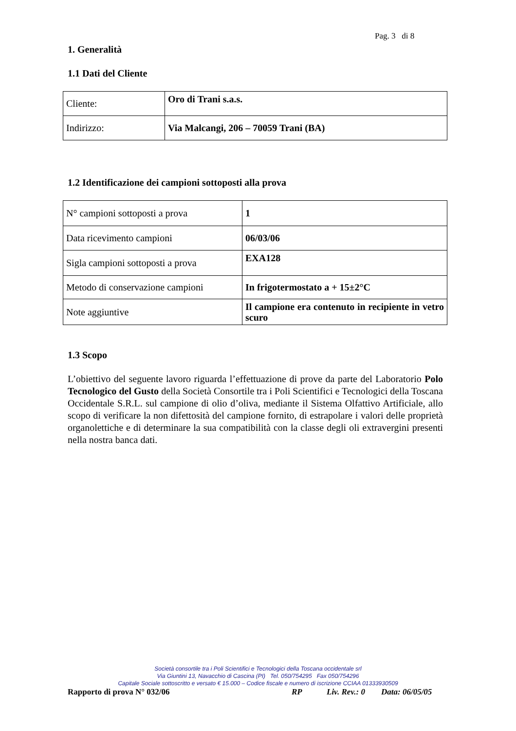Pag. 3 di 8
1. Generalità
1.1 Dati del Cliente
| Cliente: | Oro di Trani s.a.s. |
| Indirizzo: | Via Malcangi, 206 – 70059 Trani (BA) |
1.2 Identificazione dei campioni sottoposti alla prova
| N° campioni sottoposti a prova | 1 |
| Data ricevimento campioni | 06/03/06 |
| Sigla campioni sottoposti a prova | EXA128 |
| Metodo di conservazione campioni | In frigotermostato a + 15±2°C |
| Note aggiuntive | Il campione era contenuto in recipiente in vetro scuro |
1.3 Scopo
L’obiettivo del seguente lavoro riguarda l’effettuazione di prove da parte del Laboratorio Polo Tecnologico del Gusto della Società Consortile tra i Poli Scientifici e Tecnologici della Toscana Occidentale S.R.L. sul campione di olio d’oliva, mediante il Sistema Olfattivo Artificiale, allo scopo di verificare la non difettosità del campione fornito, di estrapolare i valori delle proprietà organolettiche e di determinare la sua compatibilità con la classe degli oli extravergini presenti nella nostra banca dati.
Società consortile tra i Poli Scientifici e Tecnologici della Toscana occidentale srl
Via Giuntini 13, Navacchio di Cascina (PI) Tel. 050/754295 Fax 050/754296
Capitale Sociale sottoscritto e versato € 15.000 – Codice fiscale e numero di iscrizione CCIAA 01333930509
Rapporto di prova N° 032/06 RP Liv. Rev.: 0 Data: 06/05/05